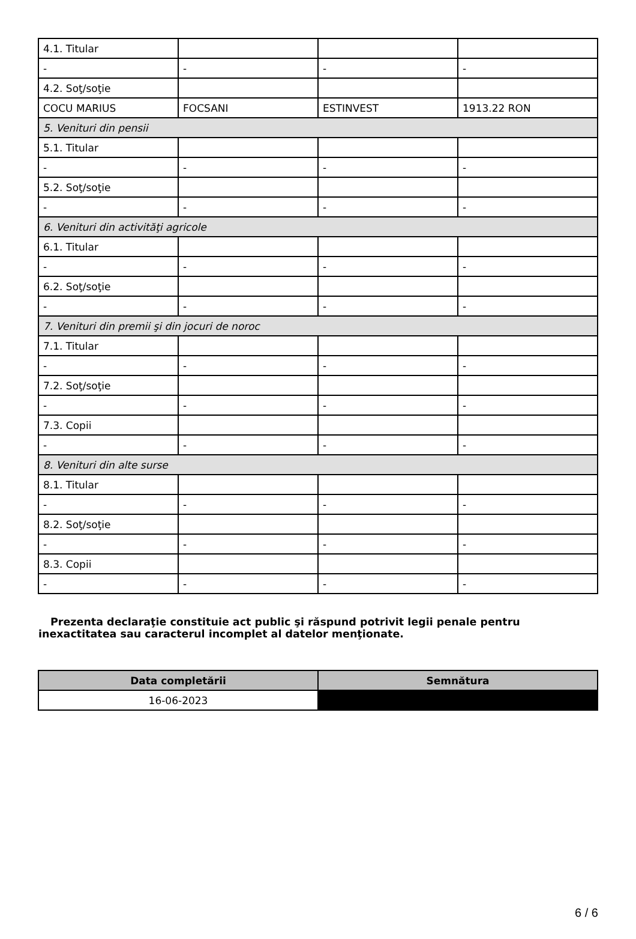| 4.1. Titular | | | |
| - | - | - | - |
| 4.2. Soţ/soţie | | | |
| COCU MARIUS | FOCSANI | ESTINVEST | 1913.22 RON |
| 5. Venituri din pensii | | | |
| 5.1. Titular | | | |
| - | - | - | - |
| 5.2. Soţ/soţie | | | |
| - | - | - | - |
| 6. Venituri din activităţi agricole | | | |
| 6.1. Titular | | | |
| - | - | - | - |
| 6.2. Soţ/soţie | | | |
| - | - | - | - |
| 7. Venituri din premii şi din jocuri de noroc | | | |
| 7.1. Titular | | | |
| - | - | - | - |
| 7.2. Soţ/soţie | | | |
| - | - | - | - |
| 7.3. Copii | | | |
| - | - | - | - |
| 8. Venituri din alte surse | | | |
| 8.1. Titular | | | |
| - | - | - | - |
| 8.2. Soţ/soţie | | | |
| - | - | - | - |
| 8.3. Copii | | | |
| - | - | - | - |
Prezenta declaraţie constituie act public şi răspund potrivit legii penale pentru inexactitatea sau caracterul incomplet al datelor menţionate.
| Data completării | Semnătura |
| --- | --- |
| 16-06-2023 | |
6 / 6